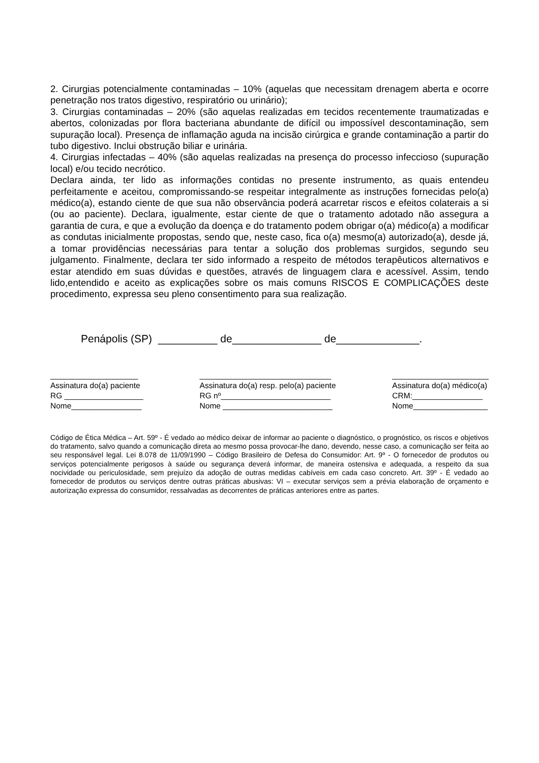2. Cirurgias potencialmente contaminadas – 10% (aquelas que necessitam drenagem aberta e ocorre penetração nos tratos digestivo, respiratório ou urinário);
3. Cirurgias contaminadas – 20% (são aquelas realizadas em tecidos recentemente traumatizadas e abertos, colonizadas por flora bacteriana abundante de difícil ou impossível descontaminação, sem supuração local). Presença de inflamação aguda na incisão cirúrgica e grande contaminação a partir do tubo digestivo. Inclui obstrução biliar e urinária.
4. Cirurgias infectadas – 40% (são aquelas realizadas na presença do processo infeccioso (supuração local) e/ou tecido necrótico.
Declara ainda, ter lido as informações contidas no presente instrumento, as quais entendeu perfeitamente e aceitou, compromissando-se respeitar integralmente as instruções fornecidas pelo(a) médico(a), estando ciente de que sua não observância poderá acarretar riscos e efeitos colaterais a si (ou ao paciente). Declara, igualmente, estar ciente de que o tratamento adotado não assegura a garantia de cura, e que a evolução da doença e do tratamento podem obrigar o(a) médico(a) a modificar as condutas inicialmente propostas, sendo que, neste caso, fica o(a) mesmo(a) autorizado(a), desde já, a tomar providências necessárias para tentar a solução dos problemas surgidos, segundo seu julgamento. Finalmente, declara ter sido informado a respeito de métodos terapêuticos alternativos e estar atendido em suas dúvidas e questões, através de linguagem clara e acessível. Assim, tendo lido,entendido e aceito as explicações sobre os mais comuns RISCOS E COMPLICAÇÕES deste procedimento, expressa seu pleno consentimento para sua realização.
Penápolis (SP) __________ de_______________ de______________.
____________________
Assinatura do(a) paciente
RG __________________
Nome________________
______________________________
Assinatura do(a) resp. pelo(a) paciente
RG nº_________________________
Nome _________________________
______________________
Assinatura do(a) médico(a)
CRM:________________
Nome_________________
Código de Ética Médica – Art. 59º - É vedado ao médico deixar de informar ao paciente o diagnóstico, o prognóstico, os riscos e objetivos do tratamento, salvo quando a comunicação direta ao mesmo possa provocar-lhe dano, devendo, nesse caso, a comunicação ser feita ao seu responsável legal. Lei 8.078 de 11/09/1990 – Código Brasileiro de Defesa do Consumidor: Art. 9º - O fornecedor de produtos ou serviços potencialmente perigosos à saúde ou segurança deverá informar, de maneira ostensiva e adequada, a respeito da sua nocividade ou periculosidade, sem prejuízo da adoção de outras medidas cabíveis em cada caso concreto. Art. 39º - É vedado ao fornecedor de produtos ou serviços dentre outras práticas abusivas: VI – executar serviços sem a prévia elaboração de orçamento e autorização expressa do consumidor, ressalvadas as decorrentes de práticas anteriores entre as partes.